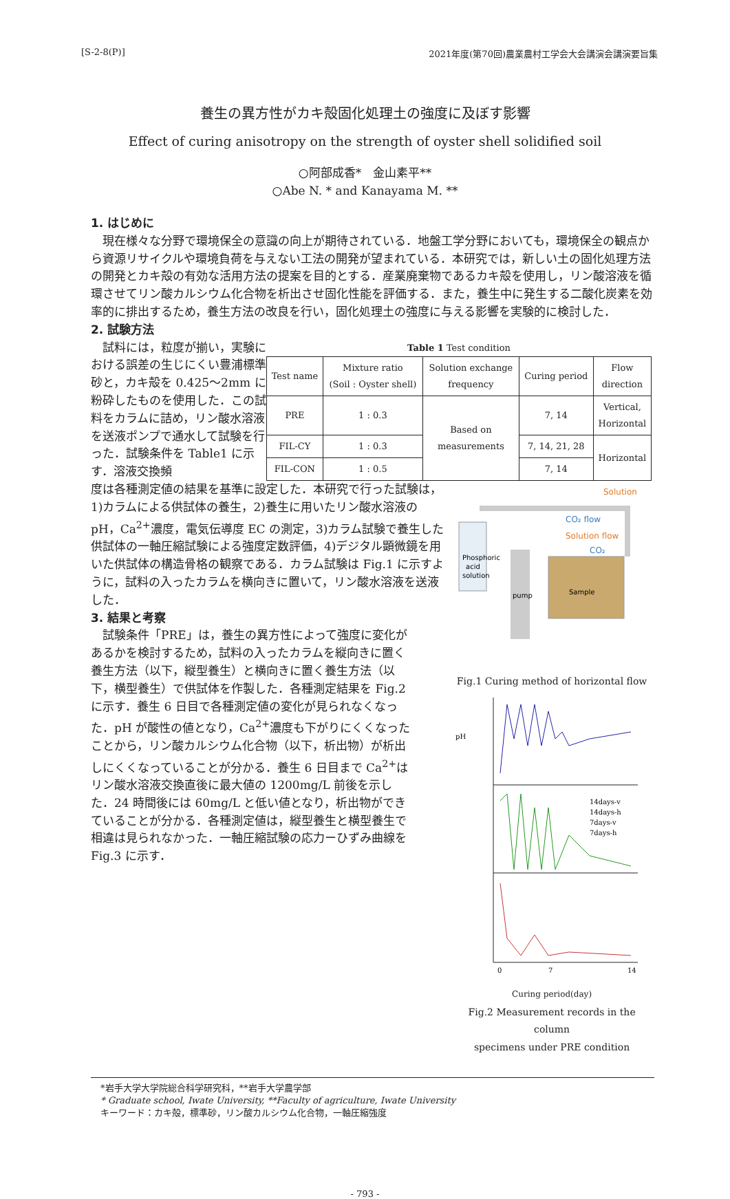[S-2-8(P)] 2021年度(第70回)農業農村工学会大会講演会講演要旨集
養生の異方性がカキ殻固化処理土の強度に及ぼす影響
Effect of curing anisotropy on the strength of oyster shell solidified soil
○阿部成香*　金山素平**
○Abe N. * and Kanayama M. **
1. はじめに
現在様々な分野で環境保全の意識の向上が期待されている．地盤工学分野においても，環境保全の観点から資源リサイクルや環境負荷を与えない工法の開発が望まれている．本研究では，新しい土の固化処理方法の開発とカキ殻の有効な活用方法の提案を目的とする．産業廃棄物であるカキ殻を使用し，リン酸溶液を循環させてリン酸カルシウム化合物を析出させ固化性能を評価する．また，養生中に発生する二酸化炭素を効率的に排出するため，養生方法の改良を行い，固化処理土の強度に与える影響を実験的に検討した．
2. 試験方法
試料には，粒度が揃い，実験における誤差の生じにくい豊浦標準砂と，カキ殻を 0.425～2mm に粉砕したものを使用した．この試料をカラムに詰め，リン酸水溶液を送液ポンプで通水して試験を行った．試験条件を Table1 に示す．溶液交換頻
Table 1 Test condition
| Test name | Mixture ratio (Soil : Oyster shell) | Solution exchange frequency | Curing period | Flow direction |
| --- | --- | --- | --- | --- |
| PRE | 1 : 0.3 | Based on measurements | 7, 14 | Vertical, Horizontal |
| FIL-CY | 1 : 0.3 | | 7, 14, 21, 28 | Horizontal |
| FIL-CON | 1 : 0.5 | | 7, 14 | |
度は各種測定値の結果を基準に設定した．本研究で行った試験は，1)カラムによる供試体の養生，2)養生に用いたリン酸水溶液の pH，Ca<sup>2+</sup>濃度，電気伝導度 EC の測定，3)カラム試験で養生した供試体の一軸圧縮試験による強度定数評価，4)デジタル顕微鏡を用いた供試体の構造骨格の観察である．カラム試験は Fig.1 に示すように，試料の入ったカラムを横向きに置いて，リン酸水溶液を送液した．
3. 結果と考察
試験条件「PRE」は，養生の異方性によって強度に変化があるかを検討するため，試料の入ったカラムを縦向きに置く養生方法（以下，縦型養生）と横向きに置く養生方法（以下，横型養生）で供試体を作製した．各種測定結果を Fig.2 に示す．養生 6 日目で各種測定値の変化が見られなくなった．pH が酸性の値となり，Ca<sup>2+</sup>濃度も下がりにくくなったことから，リン酸カルシウム化合物（以下，析出物）が析出しにくくなっていることが分かる．養生 6 日目まで Ca<sup>2+</sup>はリン酸水溶液交換直後に最大値の 1200mg/L 前後を示した．24 時間後には 60mg/L と低い値となり，析出物ができていることが分かる．各種測定値は，縦型養生と横型養生で相違は見られなかった．一軸圧縮試験の応力ーひずみ曲線を Fig.3 に示す．
Phosphoric
acid
solution
pump
Sample
Solution
CO₂ flow
Solution flow
CO₂
Fig.1 Curing method of horizontal flow
pH
0
7
14
14days-v
14days-h
7days-v
7days-h
Curing period(day)
Fig.2 Measurement records in the column
specimens under PRE condition
*岩手大学大学院総合科学研究科，**岩手大学農学部
* Graduate school, Iwate University, **Faculty of agriculture, Iwate University
キーワード：カキ殻，標準砂，リン酸カルシウム化合物，一軸圧縮強度
- 793 -